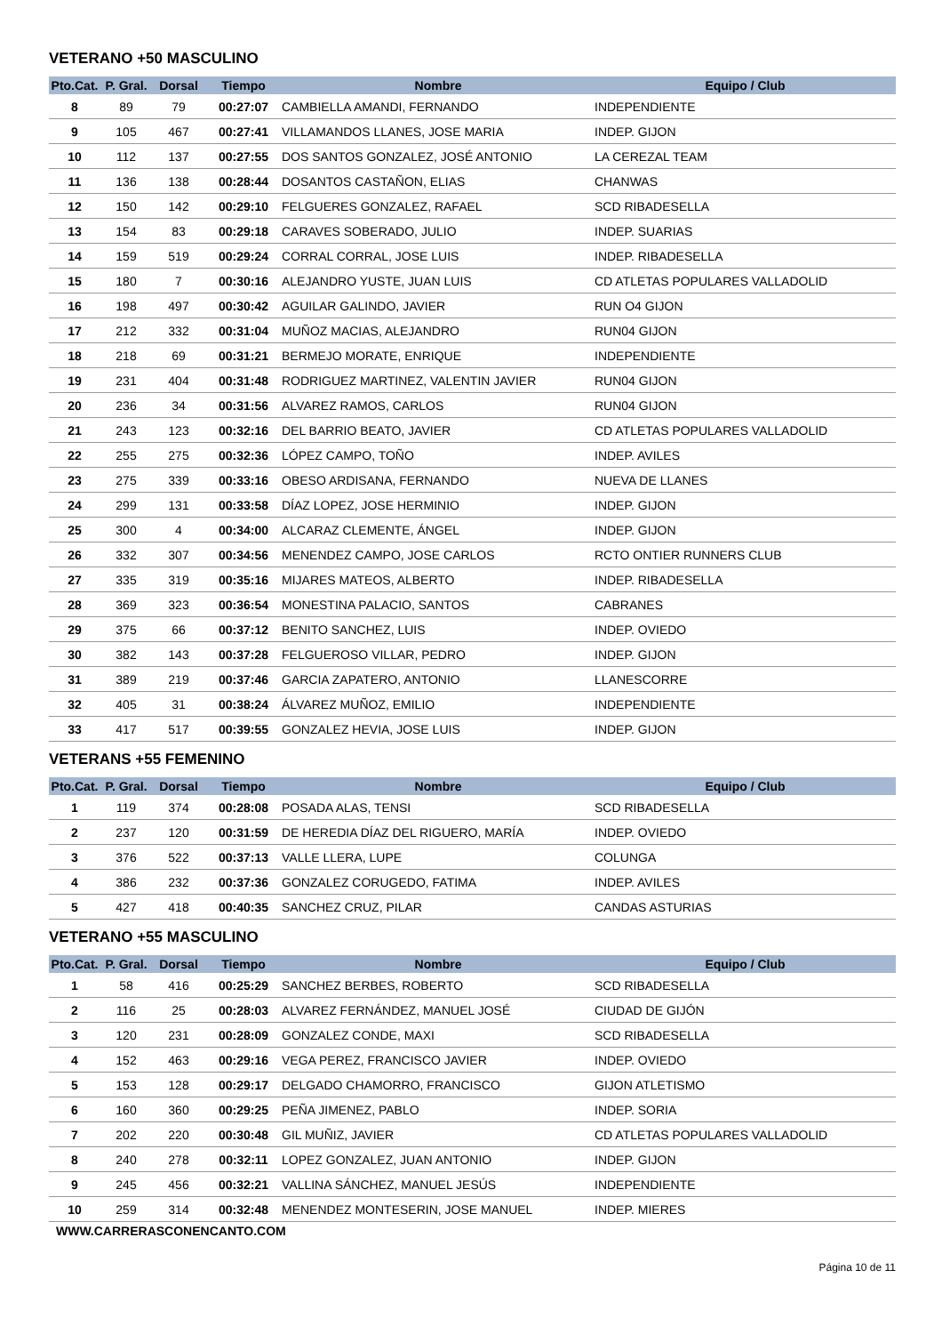VETERANO +50 MASCULINO
| Pto.Cat. | P. Gral. | Dorsal | Tiempo | Nombre | Equipo / Club |
| --- | --- | --- | --- | --- | --- |
| 8 | 89 | 79 | 00:27:07 | CAMBIELLA AMANDI, FERNANDO | INDEPENDIENTE |
| 9 | 105 | 467 | 00:27:41 | VILLAMANDOS LLANES, JOSE MARIA | INDEP. GIJON |
| 10 | 112 | 137 | 00:27:55 | DOS SANTOS GONZALEZ, JOSÉ ANTONIO | LA CEREZAL TEAM |
| 11 | 136 | 138 | 00:28:44 | DOSANTOS CASTAÑON, ELIAS | CHANWAS |
| 12 | 150 | 142 | 00:29:10 | FELGUERES GONZALEZ, RAFAEL | SCD RIBADESELLA |
| 13 | 154 | 83 | 00:29:18 | CARAVES SOBERADO, JULIO | INDEP. SUARIAS |
| 14 | 159 | 519 | 00:29:24 | CORRAL CORRAL, JOSE LUIS | INDEP. RIBADESELLA |
| 15 | 180 | 7 | 00:30:16 | ALEJANDRO YUSTE, JUAN LUIS | CD ATLETAS POPULARES VALLADOLID |
| 16 | 198 | 497 | 00:30:42 | AGUILAR GALINDO, JAVIER | RUN O4 GIJON |
| 17 | 212 | 332 | 00:31:04 | MUÑOZ MACIAS, ALEJANDRO | RUN04 GIJON |
| 18 | 218 | 69 | 00:31:21 | BERMEJO MORATE, ENRIQUE | INDEPENDIENTE |
| 19 | 231 | 404 | 00:31:48 | RODRIGUEZ MARTINEZ, VALENTIN JAVIER | RUN04 GIJON |
| 20 | 236 | 34 | 00:31:56 | ALVAREZ RAMOS, CARLOS | RUN04 GIJON |
| 21 | 243 | 123 | 00:32:16 | DEL BARRIO BEATO, JAVIER | CD ATLETAS POPULARES VALLADOLID |
| 22 | 255 | 275 | 00:32:36 | LÓPEZ CAMPO, TOÑO | INDEP. AVILES |
| 23 | 275 | 339 | 00:33:16 | OBESO ARDISANA, FERNANDO | NUEVA DE LLANES |
| 24 | 299 | 131 | 00:33:58 | DÍAZ LOPEZ, JOSE HERMINIO | INDEP. GIJON |
| 25 | 300 | 4 | 00:34:00 | ALCARAZ CLEMENTE, ÁNGEL | INDEP. GIJON |
| 26 | 332 | 307 | 00:34:56 | MENENDEZ CAMPO, JOSE CARLOS | RCTO ONTIER RUNNERS CLUB |
| 27 | 335 | 319 | 00:35:16 | MIJARES MATEOS, ALBERTO | INDEP. RIBADESELLA |
| 28 | 369 | 323 | 00:36:54 | MONESTINA PALACIO, SANTOS | CABRANES |
| 29 | 375 | 66 | 00:37:12 | BENITO SANCHEZ, LUIS | INDEP. OVIEDO |
| 30 | 382 | 143 | 00:37:28 | FELGUEROSO VILLAR, PEDRO | INDEP. GIJON |
| 31 | 389 | 219 | 00:37:46 | GARCIA ZAPATERO, ANTONIO | LLANESCORRE |
| 32 | 405 | 31 | 00:38:24 | ÁLVAREZ MUÑOZ, EMILIO | INDEPENDIENTE |
| 33 | 417 | 517 | 00:39:55 | GONZALEZ HEVIA, JOSE LUIS | INDEP. GIJON |
VETERANS +55 FEMENINO
| Pto.Cat. | P. Gral. | Dorsal | Tiempo | Nombre | Equipo / Club |
| --- | --- | --- | --- | --- | --- |
| 1 | 119 | 374 | 00:28:08 | POSADA ALAS, TENSI | SCD RIBADESELLA |
| 2 | 237 | 120 | 00:31:59 | DE HEREDIA DÍAZ DEL RIGUERO, MARÍA | INDEP. OVIEDO |
| 3 | 376 | 522 | 00:37:13 | VALLE LLERA, LUPE | COLUNGA |
| 4 | 386 | 232 | 00:37:36 | GONZALEZ CORUGEDO, FATIMA | INDEP. AVILES |
| 5 | 427 | 418 | 00:40:35 | SANCHEZ CRUZ, PILAR | CANDAS ASTURIAS |
VETERANO +55 MASCULINO
| Pto.Cat. | P. Gral. | Dorsal | Tiempo | Nombre | Equipo / Club |
| --- | --- | --- | --- | --- | --- |
| 1 | 58 | 416 | 00:25:29 | SANCHEZ BERBES, ROBERTO | SCD RIBADESELLA |
| 2 | 116 | 25 | 00:28:03 | ALVAREZ FERNÁNDEZ, MANUEL JOSÉ | CIUDAD DE GIJÓN |
| 3 | 120 | 231 | 00:28:09 | GONZALEZ CONDE, MAXI | SCD RIBADESELLA |
| 4 | 152 | 463 | 00:29:16 | VEGA PEREZ, FRANCISCO JAVIER | INDEP. OVIEDO |
| 5 | 153 | 128 | 00:29:17 | DELGADO CHAMORRO, FRANCISCO | GIJON ATLETISMO |
| 6 | 160 | 360 | 00:29:25 | PEÑA JIMENEZ, PABLO | INDEP. SORIA |
| 7 | 202 | 220 | 00:30:48 | GIL MUÑIZ, JAVIER | CD ATLETAS POPULARES VALLADOLID |
| 8 | 240 | 278 | 00:32:11 | LOPEZ GONZALEZ, JUAN ANTONIO | INDEP. GIJON |
| 9 | 245 | 456 | 00:32:21 | VALLINA SÁNCHEZ, MANUEL JESÚS | INDEPENDIENTE |
| 10 | 259 | 314 | 00:32:48 | MENENDEZ MONTESERIN, JOSE MANUEL | INDEP. MIERES |
WWW.CARRERASCONENCANTO.COM
Página 10 de 11